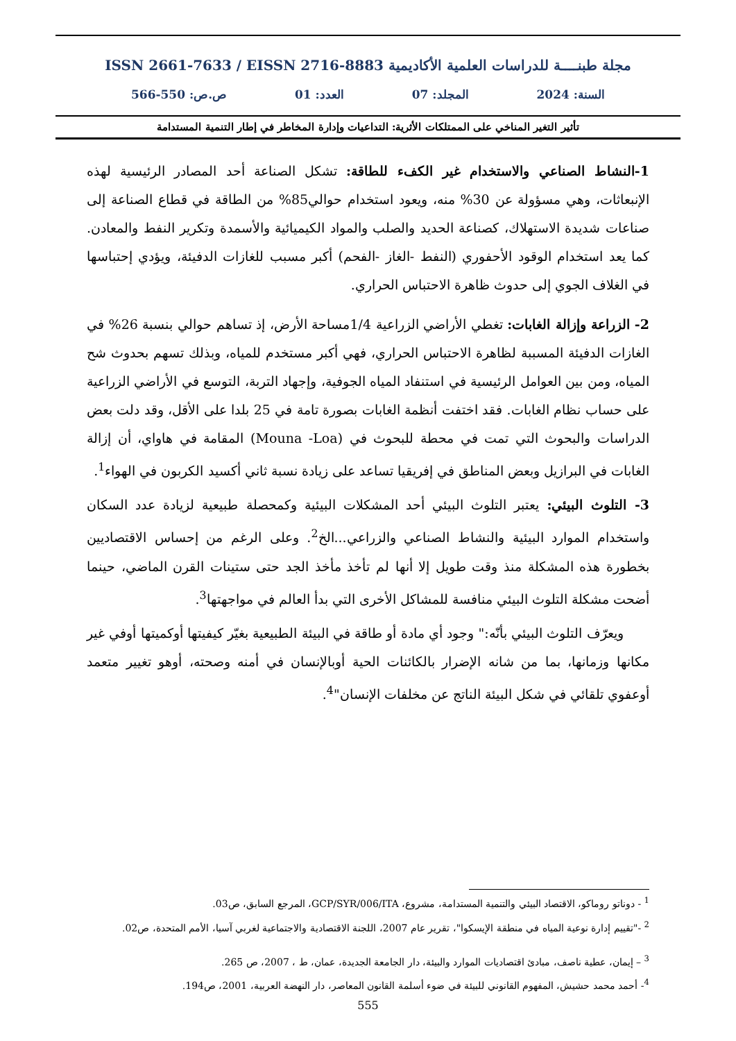مجلة طبنــــة للدراسات العلمية الأكاديمية ISSN 2661-7633 / EISSN 2716-8883
السنة: 2024 المجلد: 07 العدد: 01 ص.ص: 550-566
تأثير التغير المناخي على الممتلكات الأثرية: التداعيات وإدارة المخاطر في إطار التنمية المستدامة
1-النشاط الصناعي والاستخدام غير الكفء للطاقة: تشكل الصناعة أحد المصادر الرئيسية لهذه الإنبعاثات، وهي مسؤولة عن 30% منه، ويعود استخدام حوالي85% من الطاقة في قطاع الصناعة إلى صناعات شديدة الاستهلاك، كصناعة الحديد والصلب والمواد الكيميائية والأسمدة وتكرير النفط والمعادن. كما يعد استخدام الوقود الأحفوري (النفط -الغاز -الفحم) أكبر مسبب للغازات الدفيئة، ويؤدي إحتباسها في الغلاف الجوي إلى حدوث ظاهرة الاحتباس الحراري.
2- الزراعة وإزالة الغابات: تغطي الأراضي الزراعية 1/4مساحة الأرض، إذ تساهم حوالي بنسبة 26% في الغازات الدفيئة المسببة لظاهرة الاحتباس الحراري، فهي أكبر مستخدم للمياه، وبذلك تسهم بحدوث شح المياه، ومن بين العوامل الرئيسية في استنفاد المياه الجوفية، وإجهاد التربة، التوسع في الأراضي الزراعية على حساب نظام الغابات. فقد اختفت أنظمة الغابات بصورة تامة في 25 بلدا على الأقل، وقد دلت بعض الدراسات والبحوث التي تمت في محطة للبحوث في (Mouna -Loa) المقامة في هاواي، أن إزالة الغابات في البرازيل وبعض المناطق في إفريقيا تساعد على زيادة نسبة ثاني أكسيد الكربون في الهواء<sup>1</sup>.
3- التلوث البيئي: يعتبر التلوث البيئي أحد المشكلات البيئية وكمحصلة طبيعية لزيادة عدد السكان واستخدام الموارد البيئية والنشاط الصناعي والزراعي...الخ<sup>2</sup>. وعلى الرغم من إحساس الاقتصاديين بخطورة هذه المشكلة منذ وقت طويل إلا أنها لم تأخذ مأخذ الجد حتى ستينات القرن الماضي، حينما أضحت مشكلة التلوث البيئي منافسة للمشاكل الأخرى التي بدأ العالم في مواجهتها<sup>3</sup>.
ويعرّف التلوث البيئي بأنّه:" وجود أي مادة أو طاقة في البيئة الطبيعية بغيّر كيفيتها أوكميتها أوفي غير مكانها وزمانها، بما من شانه الإضرار بالكائنات الحية أوبالإنسان في أمنه وصحته، أوهو تغيير متعمد أوعفوي تلقائي في شكل البيئة الناتج عن مخلفات الإنسان"<sup>4</sup>.
<sup>1</sup> - دوناتو روماكو، الاقتصاد البيئي والتنمية المستدامة، مشروع، GCP/SYR/006/ITA، المرجع السابق، ص03.
<sup>2</sup> -"تقييم إدارة نوعية المياه في منطقة الإيسكوا"، تقرير عام 2007، اللجنة الاقتصادية والاجتماعية لغربي آسيا، الأمم المتحدة، ص02.
<sup>3</sup> – إيمان، عطية ناصف، مبادئ اقتصاديات الموارد والبيئة، دار الجامعة الجديدة، عمان، ط ، 2007، ص 265.
<sup>4</sup>- أحمد محمد حشيش، المفهوم القانوني للبيئة في ضوء أسلمة القانون المعاصر، دار النهضة العربية، 2001، ص194.
555